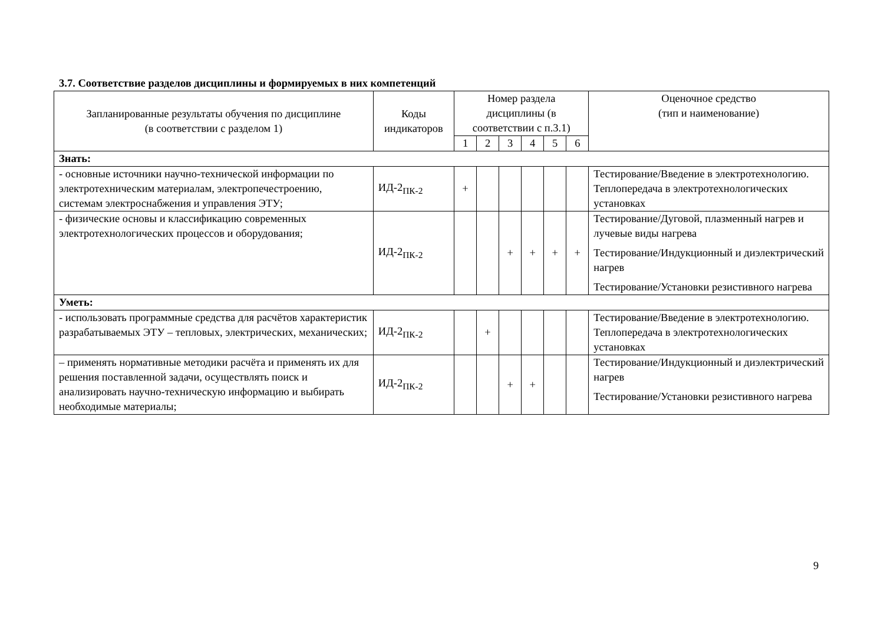3.7. Соответствие разделов дисциплины и формируемых в них компетенций
| Запланированные результаты обучения по дисциплине (в соответствии с разделом 1) | Коды индикаторов | Номер раздела дисциплины (в соответствии с п.3.1) | | | | | | Оценочное средство (тип и наименование) |
| --- | --- | --- | --- | --- | --- | --- | --- | --- |
| | | 1 | 2 | 3 | 4 | 5 | 6 | |
| Знать: | | | | | | | | |
| - основные источники научно-технической информации по электротехническим материалам, электропечестроению, системам электроснабжения и управления ЭТУ; | ИД-2<sub>ПК-2</sub> | + | | | | | | Тестирование/Введение в электротехнологию. Теплопередача в электротехнологических установках |
| - физические основы и классификацию современных электротехнологических процессов и оборудования; | ИД-2<sub>ПК-2</sub> | | | + | + | + | + | Тестирование/Дуговой, плазменный нагрев и лучевые виды нагрева Тестирование/Индукционный и диэлектрический нагрев Тестирование/Установки резистивного нагрева |
| Уметь: | | | | | | | | |
| - использовать программные средства для расчётов характеристик разрабатываемых ЭТУ – тепловых, электрических, механических; | ИД-2<sub>ПК-2</sub> | | + | | | | | Тестирование/Введение в электротехнологию. Теплопередача в электротехнологических установках |
| – применять нормативные методики расчёта и применять их для решения поставленной задачи, осуществлять поиск и анализировать научно-техническую информацию и выбирать необходимые материалы; | ИД-2<sub>ПК-2</sub> | | | + | + | | | Тестирование/Индукционный и диэлектрический нагрев Тестирование/Установки резистивного нагрева |
9